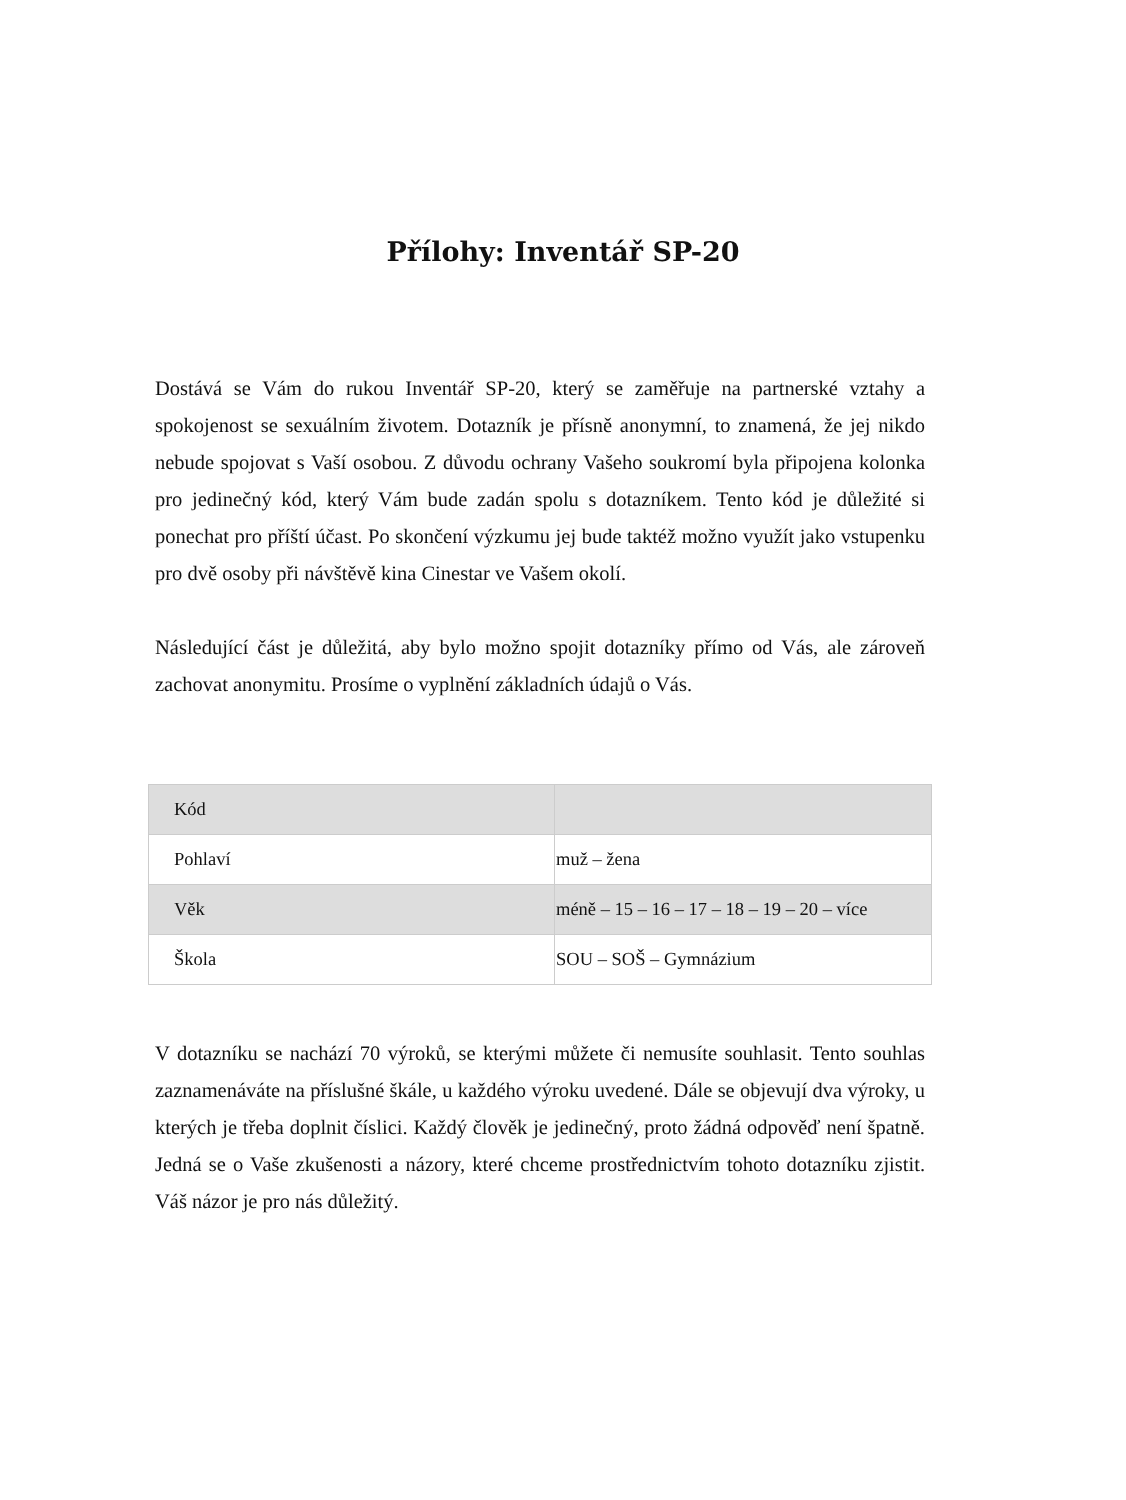Přílohy: Inventář SP-20
Dostává se Vám do rukou Inventář SP-20, který se zaměřuje na partnerské vztahy a spokojenost se sexuálním životem. Dotazník je přísně anonymní, to znamená, že jej nikdo nebude spojovat s Vaší osobou. Z důvodu ochrany Vašeho soukromí byla připojena kolonka pro jedinečný kód, který Vám bude zadán spolu s dotazníkem. Tento kód je důležité si ponechat pro příští účast. Po skončení výzkumu jej bude taktéž možno využít jako vstupenku pro dvě osoby při návštěvě kina Cinestar ve Vašem okolí.
Následující část je důležitá, aby bylo možno spojit dotazníky přímo od Vás, ale zároveň zachovat anonymitu. Prosíme o vyplnění základních údajů o Vás.
| Kód | |
| Pohlaví | muž – žena |
| Věk | méně – 15 – 16 – 17 – 18 – 19 – 20 – více |
| Škola | SOU – SOŠ – Gymnázium |
V dotazníku se nachází 70 výroků, se kterými můžete či nemusíte souhlasit. Tento souhlas zaznamenáváte na příslušné škále, u každého výroku uvedené. Dále se objevují dva výroky, u kterých je třeba doplnit číslici. Každý člověk je jedinečný, proto žádná odpověď není špatně. Jedná se o Vaše zkušenosti a názory, které chceme prostřednictvím tohoto dotazníku zjistit. Váš názor je pro nás důležitý.